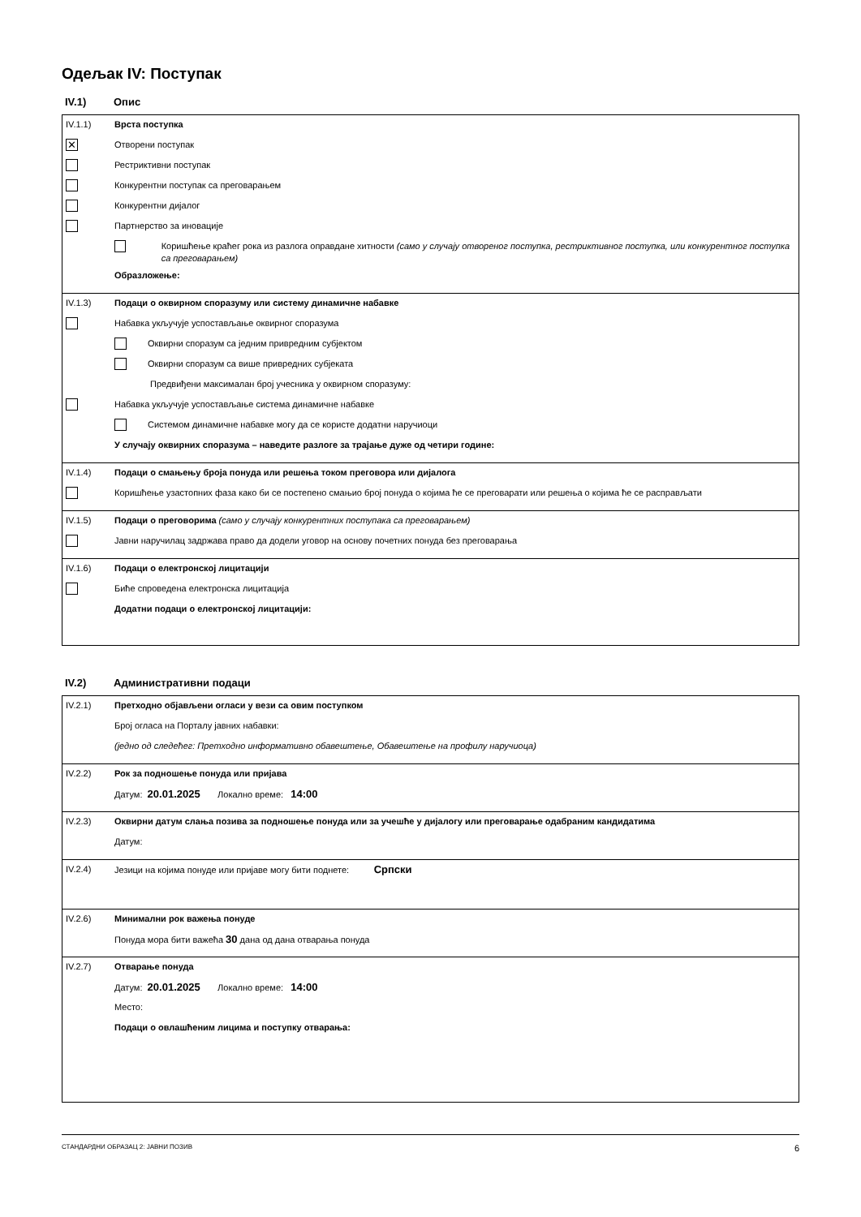Одељак IV: Поступак
IV.1) Опис
IV.1.1) Врста поступка
✕ Отворени поступак
Рестриктивни поступак
Конкурентни поступак са преговарањем
Конкурентни дијалог
Партнерство за иновације
Коришћење краћег рока из разлога оправдане хитности (само у случају отвореног поступка, рестриктивног поступка, или конкурентног поступка са преговарањем)
Образложење:
IV.1.3) Подаци о оквирном споразуму или систему динамичне набавке
Набавка укључује успостављање оквирног споразума
Оквирни споразум са једним привредним субјектом
Оквирни споразум са више привредних субјеката
Предвиђени максималан број учесника у оквирном споразуму:
Набавка укључује успостављање система динамичне набавке
Системом динамичне набавке могу да се користе додатни наручиоци
У случају оквирних споразума – наведите разлоге за трајање дуже од четири године:
IV.1.4) Подаци о смањењу броја понуда или решења током преговора или дијалога
Коришћење узастопних фаза како би се постепено смањио број понуда о којима ће се преговарати или решења о којима ће се расправљати
IV.1.5) Подаци о преговорима (само у случају конкурентних поступака са преговарањем)
Јавни наручилац задржава право да додели уговор на основу почетних понуда без преговарања
IV.1.6) Подаци о електронској лицитацији
Биће спроведена електронска лицитација
Додатни подаци о електронској лицитацији:
IV.2) Административни подаци
IV.2.1) Претходно објављени огласи у вези са овим поступком
Број огласа на Порталу јавних набавки:
(једно од следећег: Претходно информативно обавештење, Обавештење на профилу наручиоца)
IV.2.2) Рок за подношење понуда или пријава
Датум: 20.01.2025 Локално време: 14:00
IV.2.3) Оквирни датум слања позива за подношење понуда или за учешће у дијалогу или преговарање одабраним кандидатима
Датум:
IV.2.4) Језици на којима понуде или пријаве могу бити поднете: Српски
IV.2.6) Минимални рок важења понуде
Понуда мора бити важећа 30 дана од дана отварања понуда
IV.2.7) Отварање понуда
Датум: 20.01.2025 Локално време: 14:00
Место:
Подаци о овлашћеним лицима и поступку отварања:
СТАНДАРДНИ ОБРАЗАЦ 2: ЈАВНИ ПОЗИВ 6